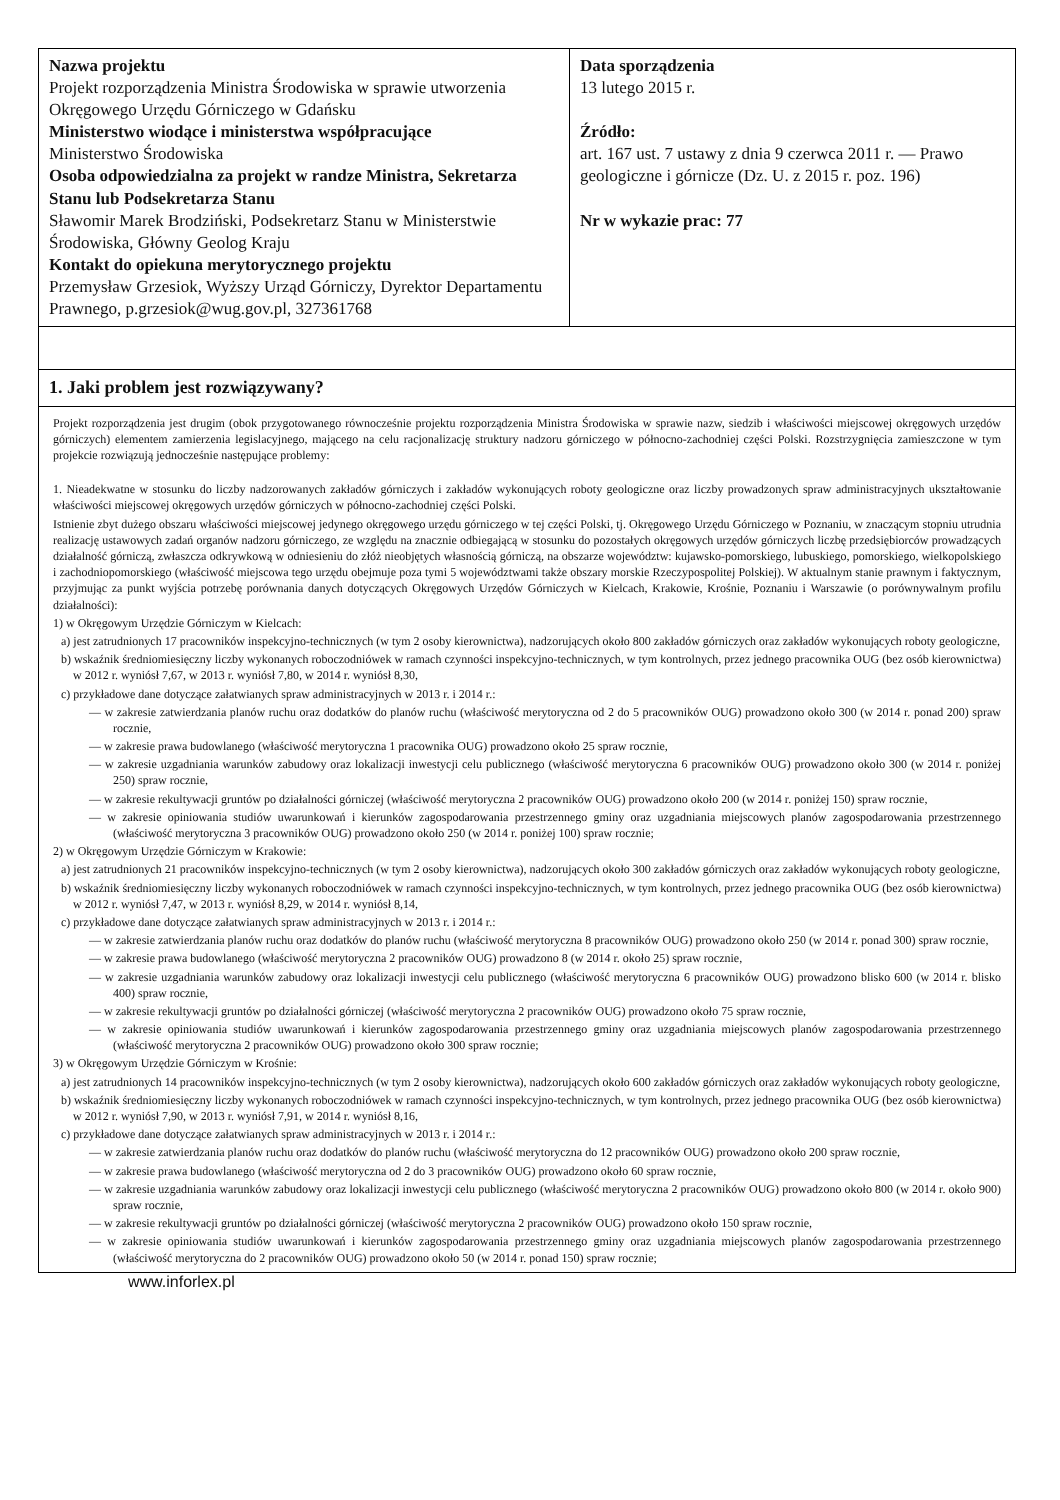| Nazwa projektu Projekt rozporządzenia Ministra Środowiska w sprawie utworzenia Okręgowego Urzędu Górniczego w Gdańsku Ministerstwo wiodące i ministerstwa współpracujące Ministerstwo Środowiska Osoba odpowiedzialna za projekt w randze Ministra, Sekretarza Stanu lub Podsekretarza Stanu Sławomir Marek Brodziński, Podsekretarz Stanu w Ministerstwie Środowiska, Główny Geolog Kraju Kontakt do opiekuna merytorycznego projektu Przemysław Grzesiok, Wyższy Urząd Górniczy, Dyrektor Departamentu Prawnego, p.grzesiok@wug.gov.pl, 327361768 | Data sporządzenia 13 lutego 2015 r. Źródło: art. 167 ust. 7 ustawy z dnia 9 czerwca 2011 r. — Prawo geologiczne i górnicze (Dz. U. z 2015 r. poz. 196) Nr w wykazie prac: 77 |
| 1. Jaki problem jest rozwiązywany? | |
Projekt rozporządzenia jest drugim (obok przygotowanego równocześnie projektu rozporządzenia Ministra Środowiska w sprawie nazw, siedzib i właściwości miejscowej okręgowych urzędów górniczych) elementem zamierzenia legislacyjnego, mającego na celu racjonalizację struktury nadzoru górniczego w północno-zachodniej części Polski. Rozstrzygnięcia zamieszczone w tym projekcie rozwiązują jednocześnie następujące problemy:
1. Nieadekwatne w stosunku do liczby nadzorowanych zakładów górniczych i zakładów wykonujących roboty geologiczne oraz liczby prowadzonych spraw administracyjnych ukształtowanie właściwości miejscowej okręgowych urzędów górniczych w północno-zachodniej części Polski.
Istnienie zbyt dużego obszaru właściwości miejscowej jedynego okręgowego urzędu górniczego w tej części Polski, tj. Okręgowego Urzędu Górniczego w Poznaniu, w znaczącym stopniu utrudnia realizację ustawowych zadań organów nadzoru górniczego, ze względu na znacznie odbiegającą w stosunku do pozostałych okręgowych urzędów górniczych liczbę przedsiębiorców prowadzących działalność górniczą, zwłaszcza odkrywkową w odniesieniu do złóż nieobjętych własnością górniczą, na obszarze województw: kujawsko-pomorskiego, lubuskiego, pomorskiego, wielkopolskiego i zachodniopomorskiego (właściwość miejscowa tego urzędu obejmuje poza tymi 5 województwami także obszary morskie Rzeczypospolitej Polskiej). W aktualnym stanie prawnym i faktycznym, przyjmując za punkt wyjścia potrzebę porównania danych dotyczących Okręgowych Urzędów Górniczych w Kielcach, Krakowie, Krośnie, Poznaniu i Warszawie (o porównywalnym profilu działalności):
1) w Okręgowym Urzędzie Górniczym w Kielcach:
a) jest zatrudnionych 17 pracowników inspekcyjno-technicznych (w tym 2 osoby kierownictwa), nadzorujących około 800 zakładów górniczych oraz zakładów wykonujących roboty geologiczne,
b) wskaźnik średniomiesięczny liczby wykonanych roboczodniówek w ramach czynności inspekcyjno-technicznych, w tym kontrolnych, przez jednego pracownika OUG (bez osób kierownictwa) w 2012 r. wyniósł 7,67, w 2013 r. wyniósł 7,80, w 2014 r. wyniósł 8,30,
c) przykładowe dane dotyczące załatwianych spraw administracyjnych w 2013 r. i 2014 r.:
— w zakresie zatwierdzania planów ruchu oraz dodatków do planów ruchu (właściwość merytoryczna od 2 do 5 pracowników OUG) prowadzono około 300 (w 2014 r. ponad 200) spraw rocznie,
— w zakresie prawa budowlanego (właściwość merytoryczna 1 pracownika OUG) prowadzono około 25 spraw rocznie,
— w zakresie uzgadniania warunków zabudowy oraz lokalizacji inwestycji celu publicznego (właściwość merytoryczna 6 pracowników OUG) prowadzono około 300 (w 2014 r. poniżej 250) spraw rocznie,
— w zakresie rekultywacji gruntów po działalności górniczej (właściwość merytoryczna 2 pracowników OUG) prowadzono około 200 (w 2014 r. poniżej 150) spraw rocznie,
— w zakresie opiniowania studiów uwarunkowań i kierunków zagospodarowania przestrzennego gminy oraz uzgadniania miejscowych planów zagospodarowania przestrzennego (właściwość merytoryczna 3 pracowników OUG) prowadzono około 250 (w 2014 r. poniżej 100) spraw rocznie;
2) w Okręgowym Urzędzie Górniczym w Krakowie:
a) jest zatrudnionych 21 pracowników inspekcyjno-technicznych (w tym 2 osoby kierownictwa), nadzorujących około 300 zakładów górniczych oraz zakładów wykonujących roboty geologiczne,
b) wskaźnik średniomiesięczny liczby wykonanych roboczodniówek w ramach czynności inspekcyjno-technicznych, w tym kontrolnych, przez jednego pracownika OUG (bez osób kierownictwa) w 2012 r. wyniósł 7,47, w 2013 r. wyniósł 8,29, w 2014 r. wyniósł 8,14,
c) przykładowe dane dotyczące załatwianych spraw administracyjnych w 2013 r. i 2014 r.:
— w zakresie zatwierdzania planów ruchu oraz dodatków do planów ruchu (właściwość merytoryczna 8 pracowników OUG) prowadzono około 250 (w 2014 r. ponad 300) spraw rocznie,
— w zakresie prawa budowlanego (właściwość merytoryczna 2 pracowników OUG) prowadzono 8 (w 2014 r. około 25) spraw rocznie,
— w zakresie uzgadniania warunków zabudowy oraz lokalizacji inwestycji celu publicznego (właściwość merytoryczna 6 pracowników OUG) prowadzono blisko 600 (w 2014 r. blisko 400) spraw rocznie,
— w zakresie rekultywacji gruntów po działalności górniczej (właściwość merytoryczna 2 pracowników OUG) prowadzono około 75 spraw rocznie,
— w zakresie opiniowania studiów uwarunkowań i kierunków zagospodarowania przestrzennego gminy oraz uzgadniania miejscowych planów zagospodarowania przestrzennego (właściwość merytoryczna 2 pracowników OUG) prowadzono około 300 spraw rocznie;
3) w Okręgowym Urzędzie Górniczym w Krośnie:
a) jest zatrudnionych 14 pracowników inspekcyjno-technicznych (w tym 2 osoby kierownictwa), nadzorujących około 600 zakładów górniczych oraz zakładów wykonujących roboty geologiczne,
b) wskaźnik średniomiesięczny liczby wykonanych roboczodniówek w ramach czynności inspekcyjno-technicznych, w tym kontrolnych, przez jednego pracownika OUG (bez osób kierownictwa) w 2012 r. wyniósł 7,90, w 2013 r. wyniósł 7,91, w 2014 r. wyniósł 8,16,
c) przykładowe dane dotyczące załatwianych spraw administracyjnych w 2013 r. i 2014 r.:
— w zakresie zatwierdzania planów ruchu oraz dodatków do planów ruchu (właściwość merytoryczna do 12 pracowników OUG) prowadzono około 200 spraw rocznie,
— w zakresie prawa budowlanego (właściwość merytoryczna od 2 do 3 pracowników OUG) prowadzono około 60 spraw rocznie,
— w zakresie uzgadniania warunków zabudowy oraz lokalizacji inwestycji celu publicznego (właściwość merytoryczna 2 pracowników OUG) prowadzono około 800 (w 2014 r. około 900) spraw rocznie,
— w zakresie rekultywacji gruntów po działalności górniczej (właściwość merytoryczna 2 pracowników OUG) prowadzono około 150 spraw rocznie,
— w zakresie opiniowania studiów uwarunkowań i kierunków zagospodarowania przestrzennego gminy oraz uzgadniania miejscowych planów zagospodarowania przestrzennego (właściwość merytoryczna do 2 pracowników OUG) prowadzono około 50 (w 2014 r. ponad 150) spraw rocznie;
www.inforlex.pl